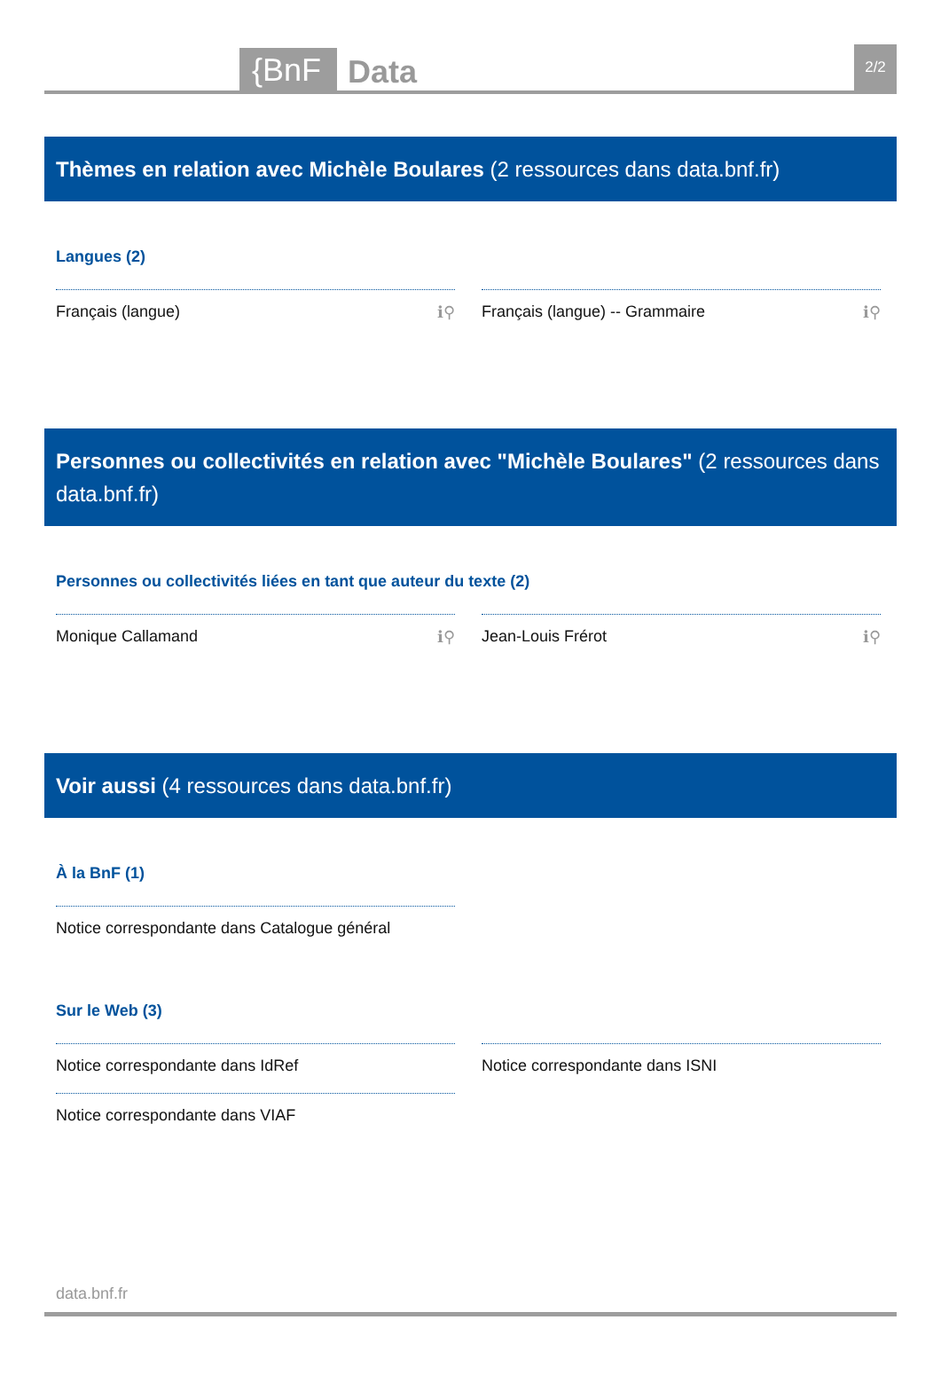{BnF Data 2/2
Thèmes en relation avec Michèle Boulares (2 ressources dans data.bnf.fr)
Langues (2)
Français (langue) ℹ⚲ Français (langue) -- Grammaire ℹ⚲
Personnes ou collectivités en relation avec "Michèle Boulares" (2 ressources dans data.bnf.fr)
Personnes ou collectivités liées en tant que auteur du texte (2)
Monique Callamand ℹ⚲ Jean-Louis Frérot ℹ⚲
Voir aussi (4 ressources dans data.bnf.fr)
À la BnF (1)
Notice correspondante dans Catalogue général
Sur le Web (3)
Notice correspondante dans IdRef
Notice correspondante dans VIAF
Notice correspondante dans ISNI
data.bnf.fr